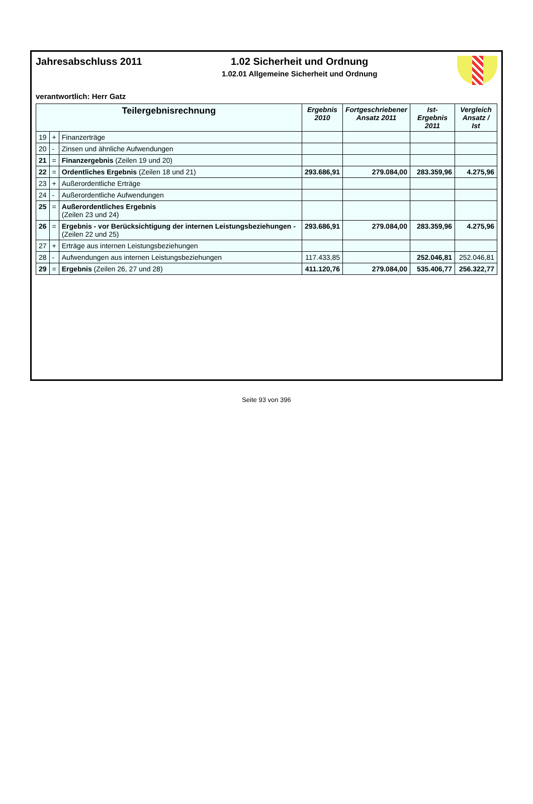Jahresabschluss 2011 1.02 Sicherheit und Ordnung
1.02.01 Allgemeine Sicherheit und Ordnung
verantwortlich: Herr Gatz
| Teilergebnisrechnung | | | Ergebnis 2010 | Fortgeschriebener Ansatz 2011 | Ist-Ergebnis 2011 | Vergleich Ansatz / Ist |
| --- | --- | --- | --- | --- | --- | --- |
| 19 | + | Finanzerträge | | | | |
| 20 | - | Zinsen und ähnliche Aufwendungen | | | | |
| 21 | = | Finanzergebnis (Zeilen 19 und 20) | | | | |
| 22 | = | Ordentliches Ergebnis (Zeilen 18 und 21) | 293.686,91 | 279.084,00 | 283.359,96 | 4.275,96 |
| 23 | + | Außerordentliche Erträge | | | | |
| 24 | - | Außerordentliche Aufwendungen | | | | |
| 25 | = | Außerordentliches Ergebnis (Zeilen 23 und 24) | | | | |
| 26 | = | Ergebnis - vor Berücksichtigung der internen Leistungsbeziehungen - (Zeilen 22 und 25) | 293.686,91 | 279.084,00 | 283.359,96 | 4.275,96 |
| 27 | + | Erträge aus internen Leistungsbeziehungen | | | | |
| 28 | - | Aufwendungen aus internen Leistungsbeziehungen | 117.433,85 | | 252.046,81 | 252.046,81 |
| 29 | = | Ergebnis (Zeilen 26, 27 und 28) | 411.120,76 | 279.084,00 | 535.406,77 | 256.322,77 |
Seite 93 von 396